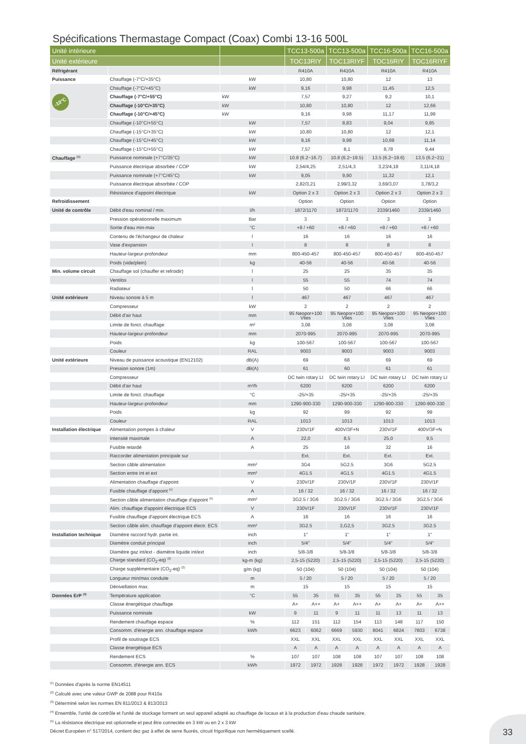Spécifications Thermastage Compact (Coax) Combi 13-16 500L
| Unité intérieure | | | TCC13-500a | | TCC13-500a | | TCC16-500a | | TCC16-500a | |
| --- | --- | --- | --- | --- | --- | --- | --- | --- | --- | --- |
| Unité extérieure | | | TOC13RIY | | TOC13RIYF | | TOC16RIY | | TOC16RIYF | |
| Réfrigérant | | | R410A | | R410A | | R410A | | R410A | |
| Puissance | Chauffage (-7°C/+35°C) | kW | 10,80 | | 10,80 | | 12 | | 13 | |
| -10°C | Chauffage (-7°C/+45°C) | kW | 9,16 | | 9,98 | | 11,45 | | 12,5 | |
| | Chauffage (-7°C/+55°C) | kW | 7,57 | | 9,27 | | 9,2 | | 10,1 | |
| | Chauffage (-10°C/+35°C) | kW | 10,80 | | 10,80 | | 12 | | 12,66 | |
| | Chauffage (-10°C/+45°C) | kW | 9,16 | | 9,98 | | 11,17 | | 11,99 | |
| | Chauffage (-10°C/+55°C) | kW | 7,57 | | 8,83 | | 9,04 | | 9,85 | |
| | Chauffage (-15°C/+35°C) | kW | 10,80 | | 10,80 | | 12 | | 12,1 | |
| | Chauffage (-15°C/+45°C) | kW | 9,16 | | 9,98 | | 10,69 | | 11,14 | |
| | Chauffage (-15°C/+55°C) | kW | 7,57 | | 8,1 | | 8,78 | | 9,44 | |
| Chauffage <sup>(1)</sup> | Puissance nominale (+7°C/35°C) | kW | 10.8 (6.2~16.7) | | 10.8 (6.2~19.5) | | 13.5 (6.2~19.6) | | 13.5 (6.2~21) | |
| | Puissance électrique absorbée / COP | kW | 2,54/4,25 | | 2,51/4,3 | | 3,23/4,18 | | 3,11/4,18 | |
| | Puissance nominale (+7°C/45°C) | kW | 9,05 | | 9,90 | | 11,32 | | 12,1 | |
| | Puissance électrique absorbée / COP | | 2,82/3,21 | | 2,99/3,32 | | 3,69/3,07 | | 3,78/3,2 | |
| | Résistance d'appoint électrique | kW | Option 2 x 3 | | Option 2 x 3 | | Option 2 x 3 | | Option 2 x 3 | |
| Refroidissement | | | Option | | Option | | Option | | Option | |
| Unité de contrôle | Débit d'eau nominal / min. | l/h | 1872/1170 | | 1872/1170 | | 2339/1460 | | 2339/1460 | |
| | Pression opérationnelle maximum | Bar | 3 | | 3 | | 3 | | 3 | |
| | Sortie d'eau min-max | °C | +8 / +60 | | +8 / +60 | | +8 / +60 | | +8 / +60 | |
| | Contenu de l'échangeur de chaleur | l | 16 | | 16 | | 16 | | 16 | |
| | Vase d'expansion | l | 8 | | 8 | | 8 | | 8 | |
| | Hauteur-largeur-profondeur | mm | 800-450-457 | | 800-450-457 | | 800-450-457 | | 800-450-457 | |
| | Poids (vide/plein) | kg | 40-56 | | 40-56 | | 40-56 | | 40-56 | |
| Min. volume circuit | Chauffage sol (chauffer et refroidir) | l | 25 | | 25 | | 35 | | 35 | |
| | Ventilos | l | 55 | | 55 | | 74 | | 74 | |
| | Radiateur | l | 50 | | 50 | | 66 | | 66 | |
| Unité extérieure | Niveau sonore à 5 m | l | 467 | | 467 | | 467 | | 467 | |
| | Compresseur | kW | 2 | | 2 | | 2 | | 2 | |
| | Débit d'air haut | mm | 95 Neopor+100 Vlies | | 95 Neopor+100 Vlies | | 95 Neopor+100 Vlies | | 95 Neopor+100 Vlies | |
| | Limite de fonct. chauffage | m² | 3,08 | | 3,08 | | 3,08 | | 3,08 | |
| | Hauteur-largeur-profondeur | mm | 2070-995 | | 2070-995 | | 2070-995 | | 2070-995 | |
| | Poids | kg | 100-567 | | 100-567 | | 100-567 | | 100-567 | |
| | Couleur | RAL | 9003 | | 9003 | | 9003 | | 9003 | |
| Unité extérieure | Niveau de puissance acoustique (EN12102) | dB(A) | 69 | | 68 | | 69 | | 69 | |
| | Pression sonore (1m) | dB(A) | 61 | | 60 | | 61 | | 61 | |
| | Compresseur | | DC twin rotary LI | | DC twin rotary LI | | DC twin rotary LI | | DC twin rotary LI | |
| | Débit d'air haut | m³/h | 6200 | | 6200 | | 6200 | | 6200 | |
| | Limite de fonct. chauffage | °C | -25/+35 | | -25/+35 | | -25/+35 | | -25/+35 | |
| | Hauteur-largeur-profondeur | mm | 1290-900-330 | | 1290-900-330 | | 1290-900-330 | | 1290-900-330 | |
| | Poids | kg | 92 | | 99 | | 92 | | 99 | |
| | Couleur | RAL | 1013 | | 1013 | | 1013 | | 1013 | |
| Installation électrique | Alimentation pompes à chaleur | V | 230V/1F | | 400V/3F+N | | 230V/1F | | 400V/3F+N | |
| | Intensité maximale | A | 22,0 | | 8,5 | | 25,0 | | 9,5 | |
| | Fusible retardé | A | 25 | | 16 | | 32 | | 16 | |
| | Raccorder alimentation principale sur | | Ext. | | Ext. | | Ext. | | Ext. | |
| | Section câble alimentation | mm² | 3G4 | | 5G2.5 | | 3G6 | | 5G2.5 | |
| | Section entre int et ext | mm² | 4G1.5 | | 4G1.5 | | 4G1.5 | | 4G1.5 | |
| | Alimentation chauffage d'appoint | V | 230V/1F | | 230V/1F | | 230V/1F | | 230V/1F | |
| | Fusible chauffage d'appoint <sup>(5)</sup> | A | 16 / 32 | | 16 / 32 | | 16 / 32 | | 16 / 32 | |
| | Section câble alimentation chauffage d'appoint <sup>(5)</sup> | mm² | 3G2.5 / 3G6 | | 3G2.5 / 3G6 | | 3G2.5 / 3G6 | | 3G2.5 / 3G6 | |
| | Alim. chauffage d'appoint électrique ECS | V | 230V/1F | | 230V/1F | | 230V/1F | | 230V/1F | |
| | Fusible chauffage d'appoint électrique ECS | A | 16 | | 16 | | 16 | | 16 | |
| | Section câble alim. chauffage d'appoint électr. ECS | mm² | 3G2.5 | | 3,G2,5 | | 3G2.5 | | 3G2.5 | |
| Installation technique | Diamètre raccord hydr. partie int. | inch | 1" | | 1" | | 1" | | 1" | |
| | Diamètre conduit principal | inch | 5/4" | | 5/4" | | 5/4" | | 5/4" | |
| | Diamètre gaz int/ext - diamètre liquide int/ext | inch | 5/8-3/8 | | 5/8-3/8 | | 5/8-3/8 | | 5/8-3/8 | |
| | Charge standard (CO<sub>2</sub>-eq) <sup>(2)</sup> | kg-m (kg) | 2,5-15 (5220) | | 2,5-15 (5220) | | 2,5-15 (5220) | | 2,5-15 (5220) | |
| | Charge supplémentaire (CO<sub>2</sub>-eq) <sup>(2)</sup> | g/m (kg) | 50 (104) | | 50 (104) | | 50 (104) | | 50 (104) | |
| | Longueur min/max conduite | m | 5 / 20 | | 5 / 20 | | 5 / 20 | | 5 / 20 | |
| | Dénivellation max. | m | 15 | | 15 | | 15 | | 15 | |
| Données ErP <sup>(3)</sup> | Température application | °C | 55 | 35 | 55 | 35 | 55 | 35 | 55 | 35 |
| | Classe énergétique chauffage | | A+ | A++ | A+ | A++ | A+ | A+ | A+ | A++ |
| | Puissance nominale | kW | 9 | 11 | 9 | 11 | 11 | 13 | 11 | 13 |
| | Rendement chauffage espace | % | 112 | 151 | 112 | 154 | 113 | 148 | 117 | 150 |
| | Consomm. d'énergie ann. chauffage espace | kWh | 6623 | 6062 | 6669 | 5930 | 8041 | 6824 | 7803 | 6738 |
| | Profil de soutirage ECS | | XXL | XXL | XXL | XXL | XXL | XXL | XXL | XXL |
| | Classe énergétique ECS | | A | A | A | A | A | A | A | A |
| | Rendement ECS | % | 107 | 107 | 108 | 108 | 107 | 107 | 108 | 108 |
| | Consomm. d'énergie ann. ECS | kWh | 1972 | 1972 | 1928 | 1928 | 1972 | 1972 | 1928 | 1928 |
<sup>(1)</sup> Données d'après la norme EN14511
<sup>(2)</sup> Calculé avec une valeur GWP de 2088 pour R410a
<sup>(3)</sup> Déterminé selon les normes EN 811/2013 & 813/2013
<sup>(4)</sup> Ensemble, l'unité de contrôle et l'unité de stockage forment un seul appareil adapté au chauffage de locaux et à la production d'eau chaude sanitaire.
<sup>(5)</sup> La résistance électrique est optionnelle et peut être connectée en 3 kW ou en 2 x 3 kW
Décret Européen n° 517/2014, contient dez gaz à effet de serre fluorés, circuit frigorifique non hermétiquement scellé.
33